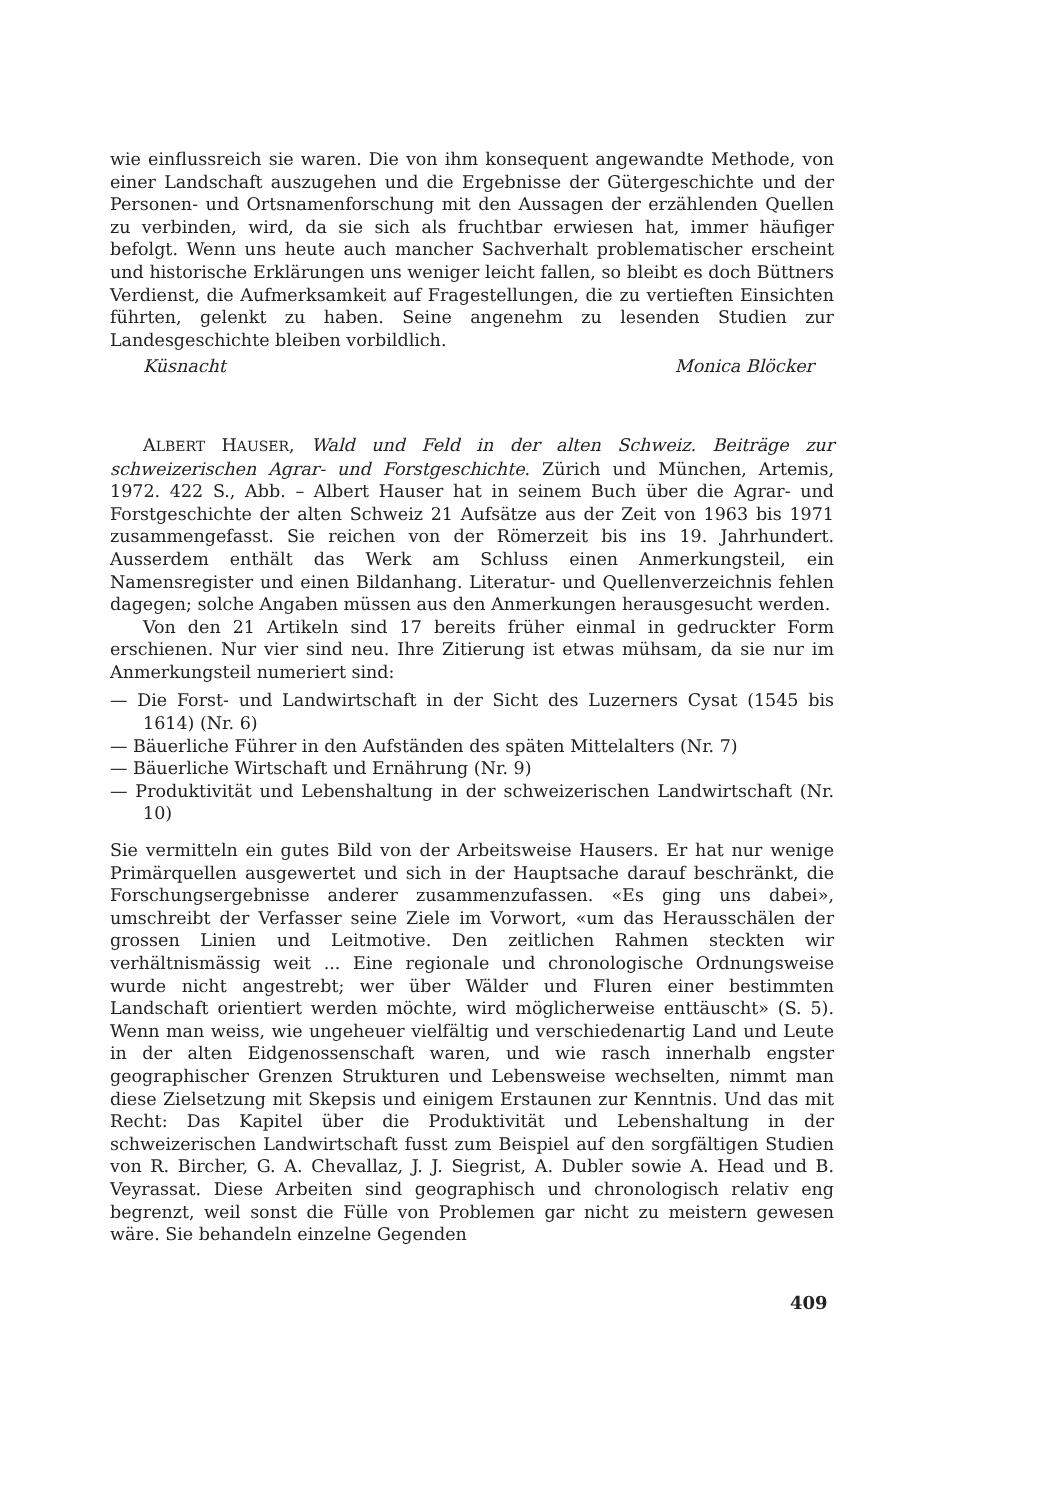wie einflussreich sie waren. Die von ihm konsequent angewandte Methode, von einer Landschaft auszugehen und die Ergebnisse der Gütergeschichte und der Personen- und Ortsnamenforschung mit den Aussagen der erzählenden Quellen zu verbinden, wird, da sie sich als fruchtbar erwiesen hat, immer häufiger befolgt. Wenn uns heute auch mancher Sachverhalt problematischer erscheint und historische Erklärungen uns weniger leicht fallen, so bleibt es doch Büttners Verdienst, die Aufmerksamkeit auf Fragestellungen, die zu vertieften Einsichten führten, gelenkt zu haben. Seine angenehm zu lesenden Studien zur Landesgeschichte bleiben vorbildlich.
Küsnacht Monica Blöcker
ALBERT HAUSER, Wald und Feld in der alten Schweiz. Beiträge zur schweizerischen Agrar- und Forstgeschichte. Zürich und München, Artemis, 1972. 422 S., Abb. – Albert Hauser hat in seinem Buch über die Agrar- und Forstgeschichte der alten Schweiz 21 Aufsätze aus der Zeit von 1963 bis 1971 zusammengefasst. Sie reichen von der Römerzeit bis ins 19. Jahrhundert. Ausserdem enthält das Werk am Schluss einen Anmerkungsteil, ein Namensregister und einen Bildanhang. Literatur- und Quellenverzeichnis fehlen dagegen; solche Angaben müssen aus den Anmerkungen herausgesucht werden.
Von den 21 Artikeln sind 17 bereits früher einmal in gedruckter Form erschienen. Nur vier sind neu. Ihre Zitierung ist etwas mühsam, da sie nur im Anmerkungsteil numeriert sind:
— Die Forst- und Landwirtschaft in der Sicht des Luzerners Cysat (1545 bis 1614) (Nr. 6)
— Bäuerliche Führer in den Aufständen des späten Mittelalters (Nr. 7)
— Bäuerliche Wirtschaft und Ernährung (Nr. 9)
— Produktivität und Lebenshaltung in der schweizerischen Landwirtschaft (Nr. 10)
Sie vermitteln ein gutes Bild von der Arbeitsweise Hausers. Er hat nur wenige Primärquellen ausgewertet und sich in der Hauptsache darauf beschränkt, die Forschungsergebnisse anderer zusammenzufassen. «Es ging uns dabei», umschreibt der Verfasser seine Ziele im Vorwort, «um das Herausschälen der grossen Linien und Leitmotive. Den zeitlichen Rahmen steckten wir verhältnismässig weit ... Eine regionale und chronologische Ordnungsweise wurde nicht angestrebt; wer über Wälder und Fluren einer bestimmten Landschaft orientiert werden möchte, wird möglicherweise enttäuscht» (S. 5). Wenn man weiss, wie ungeheuer vielfältig und verschiedenartig Land und Leute in der alten Eidgenossenschaft waren, und wie rasch innerhalb engster geographischer Grenzen Strukturen und Lebensweise wechselten, nimmt man diese Zielsetzung mit Skepsis und einigem Erstaunen zur Kenntnis. Und das mit Recht: Das Kapitel über die Produktivität und Lebenshaltung in der schweizerischen Landwirtschaft fusst zum Beispiel auf den sorgfältigen Studien von R. Bircher, G. A. Chevallaz, J. J. Siegrist, A. Dubler sowie A. Head und B. Veyrassat. Diese Arbeiten sind geographisch und chronologisch relativ eng begrenzt, weil sonst die Fülle von Problemen gar nicht zu meistern gewesen wäre. Sie behandeln einzelne Gegenden
409